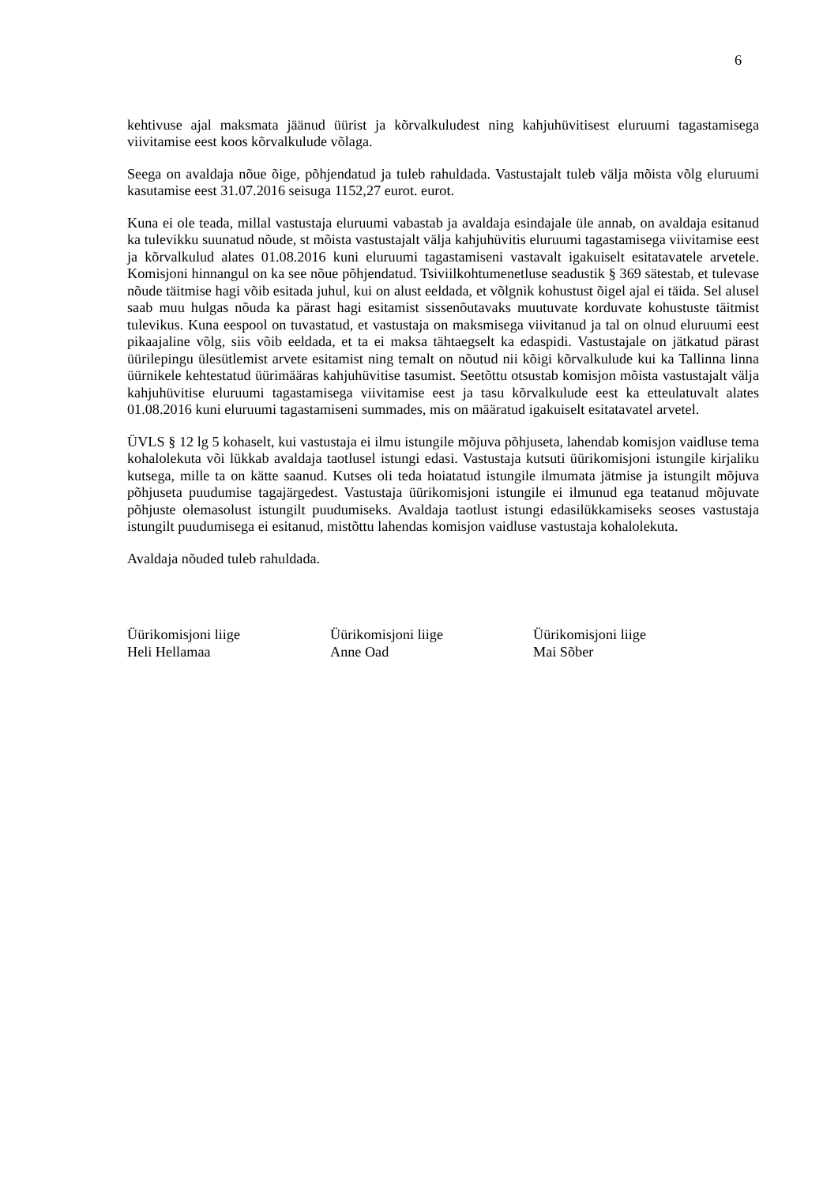6
kehtivuse ajal maksmata jäänud üürist ja kõrvalkuludest ning kahjuhüvitisest eluruumi tagastamisega viivitamise eest koos kõrvalkulude võlaga.
Seega on avaldaja nõue õige, põhjendatud ja tuleb rahuldada. Vastustajalt tuleb välja mõista võlg eluruumi kasutamise eest 31.07.2016 seisuga 1152,27 eurot. eurot.
Kuna ei ole teada, millal vastustaja eluruumi vabastab ja avaldaja esindajale üle annab, on avaldaja esitanud ka tulevikku suunatud nõude, st mõista vastustajalt välja kahjuhüvitis eluruumi tagastamisega viivitamise eest ja kõrvalkulud alates 01.08.2016 kuni eluruumi tagastamiseni vastavalt igakuiselt esitatavatele arvetele. Komisjoni hinnangul on ka see nõue põhjendatud. Tsiviilkohtumenetluse seadustik § 369 sätestab, et tulevase nõude täitmise hagi võib esitada juhul, kui on alust eeldada, et võlgnik kohustust õigel ajal ei täida. Sel alusel saab muu hulgas nõuda ka pärast hagi esitamist sissenõutavaks muutuvate korduvate kohustuste täitmist tulevikus. Kuna eespool on tuvastatud, et vastustaja on maksmisega viivitanud ja tal on olnud eluruumi eest pikaajaline võlg, siis võib eeldada, et ta ei maksa tähtaegselt ka edaspidi. Vastustajale on jätkatud pärast üürilepingu ülesütlemist arvete esitamist ning temalt on nõutud nii kõigi kõrvalkulude kui ka Tallinna linna üürnikele kehtestatud üürimääras kahjuhüvitise tasumist. Seetõttu otsustab komisjon mõista vastustajalt välja kahjuhüvitise eluruumi tagastamisega viivitamise eest ja tasu kõrvalkulude eest ka etteulatuvalt alates 01.08.2016 kuni eluruumi tagastamiseni summades, mis on määratud igakuiselt esitatavatel arvetel.
ÜVLS § 12 lg 5 kohaselt, kui vastustaja ei ilmu istungile mõjuva põhjuseta, lahendab komisjon vaidluse tema kohalolekuta või lükkab avaldaja taotlusel istungi edasi. Vastustaja kutsuti üürikomisjoni istungile kirjaliku kutsega, mille ta on kätte saanud. Kutses oli teda hoiatatud istungile ilmumata jätmise ja istungilt mõjuva põhjuseta puudumise tagajärgedest. Vastustaja üürikomisjoni istungile ei ilmunud ega teatanud mõjuvate põhjuste olemasolust istungilt puudumiseks. Avaldaja taotlust istungi edasilükkamiseks seoses vastustaja istungilt puudumisega ei esitanud, mistõttu lahendas komisjon vaidluse vastustaja kohalolekuta.
Avaldaja nõuded tuleb rahuldada.
Üürikomisjoni liige
Heli Hellamaa
Üürikomisjoni liige
Anne Oad
Üürikomisjoni liige
Mai Sõber